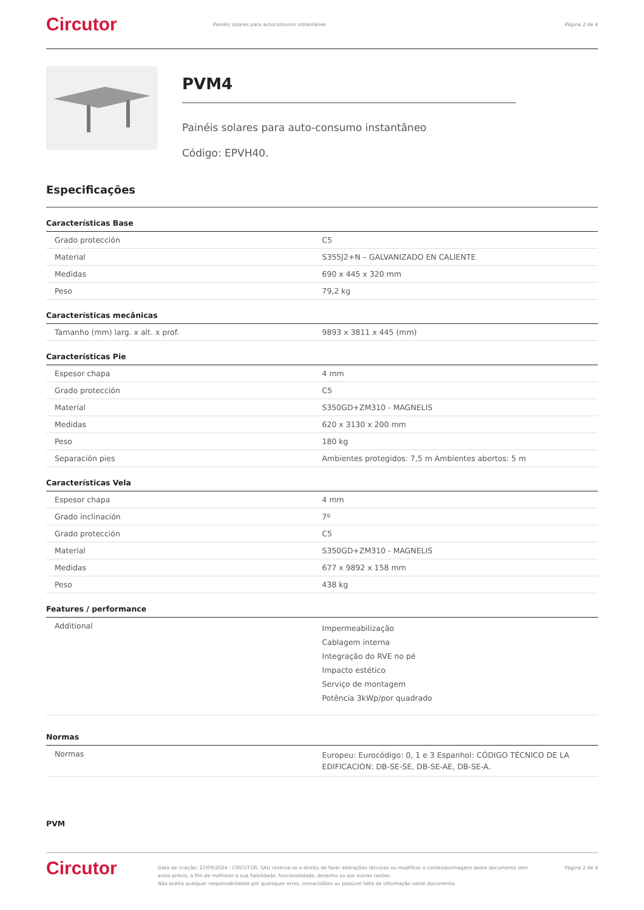Circutor
Painéis solares para autoconsumo instantâneo
Página 2 de 4
PVM4
Painéis solares para auto-consumo instantâneo
Código: EPVH40.
Especificações
Características Base
| Grado protección | C5 |
| Material | S355J2+N – GALVANIZADO EN CALIENTE |
| Medidas | 690 x 445 x 320 mm |
| Peso | 79,2 kg |
Características mecânicas
| Tamanho (mm) larg. x alt. x prof. | 9893 x 3811 x 445 (mm) |
Características Pie
| Espesor chapa | 4 mm |
| Grado protección | C5 |
| Material | S350GD+ZM310 - MAGNELIS |
| Medidas | 620 x 3130 x 200 mm |
| Peso | 180 kg |
| Separación pies | Ambientes protegidos: 7,5 m Ambientes abertos: 5 m |
Características Vela
| Espesor chapa | 4 mm |
| Grado inclinación | 7º |
| Grado protección | C5 |
| Material | S350GD+ZM310 - MAGNELIS |
| Medidas | 677 x 9892 x 158 mm |
| Peso | 438 kg |
Features / performance
| Additional | Impermeabilização Cablagem interna Integração do RVE no pé Impacto estético Serviço de montagem Potência 3kWp/por quadrado |
Normas
| Normas | Europeu: Eurocódigo: 0, 1 e 3 Espanhol: CÓDIGO TÉCNICO DE LA EDIFICACION: DB-SE-SE, DB-SE-AE, DB-SE-A. |
PVM
Circutor
Data de criação: 27/09/2024 - CIRCUTOR, SAU reserva-se o direito de fazer alterações técnicas ou modificar o conteúdo/imagens deste documento sem aviso prévio, a fim de melhorar a sua fiabilidade, funcionalidade, desenho ou por outras razões.
Não aceita qualquer responsabilidade por quaisquer erros, inexactidões ou possível falta de informação neste documento.
Página 2 de 4